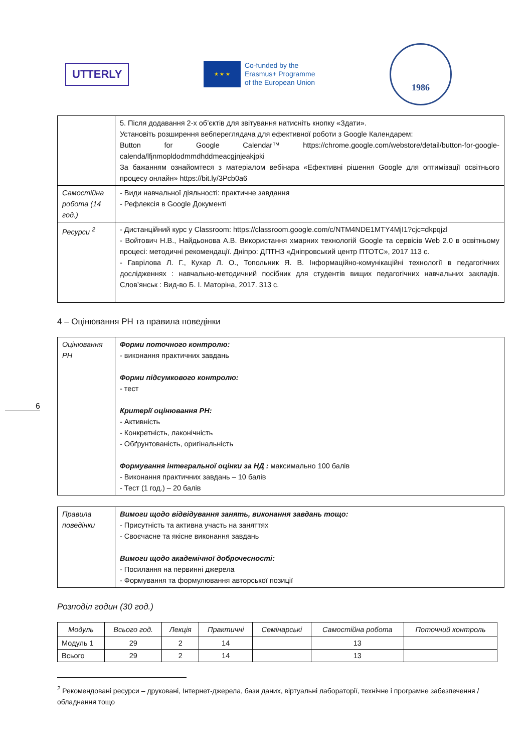UTTERLY
★ ★ ★
Co-funded by the
Erasmus+ Programme
of the European Union
1986
6
| | 5. Після додавання 2-х об’єктів для звітування натисніть кнопку «Здати». Установіть розширення вебпереглядача для ефективної роботи з Google Календарем: Button for Google Calendar™ https://chrome.google.com/webstore/detail/button-for-google-calenda/lfjnmopldodmmdhddmeacgjnjeakjpki За бажанням ознайомтеся з матеріалом вебінара «Ефективні рішення Google для оптимізації освітнього процесу онлайн» https://bit.ly/3Pcb0a6 |
| Самостійна робота (14 год.) | - Види навчальної діяльності: практичне завдання - Рефлексія в Google Документі |
| Ресурси <sup>2</sup> | - Дистанційний курс у Classroom: https://classroom.google.com/c/NTM4NDE1MTY4MjI1?cjc=dkpqjzl - Войтович Н.В., Найдьонова А.В. Використання хмарних технологій Google та сервісів Web 2.0 в освітньому процесі: методичні рекомендації. Дніпро: ДПТНЗ «Дніпровський центр ПТОТС», 2017 113 с. - Гаврілова Л. Г., Кухар Л. О., Топольник Я. В. Інформаційно-комунікаційні технології в педагогічних дослідженнях : навчально-методичний посібник для студентів вищих педагогічних навчальних закладів. Слов’янськ : Вид-во Б. І. Маторіна, 2017. 313 с. |
4 – Оцінювання РН та правила поведінки
| Оцінювання РН | Форми поточного контролю: - виконання практичних завдань Форми підсумкового контролю: - тест Критерії оцінювання РН: - Активність - Конкретність, лаконічність - Обґрунтованість, оригінальність Формування інтегральної оцінки за НД : максимально 100 балів - Виконання практичних завдань – 10 балів - Тест (1 год.) – 20 балів |
| Правила поведінки | Вимоги щодо відвідування занять, виконання завдань тощо: - Присутність та активна участь на заняттях - Своєчасне та якісне виконання завдань Вимоги щодо академічної доброчесності: - Посилання на первинні джерела - Формування та формулювання авторської позиції |
Розподіл годин (30 год.)
| Модуль | Всього год. | Лекція | Практичні | Семінарські | Самостійна робота | Поточний контроль |
| --- | --- | --- | --- | --- | --- | --- |
| Модуль 1 | 29 | 2 | 14 | | 13 | |
| Всього | 29 | 2 | 14 | | 13 | |
<sup>2</sup> Рекомендовані ресурси – друковані, Інтернет-джерела, бази даних, віртуальні лабораторії, технічне і програмне забезпечення / обладнання тощо